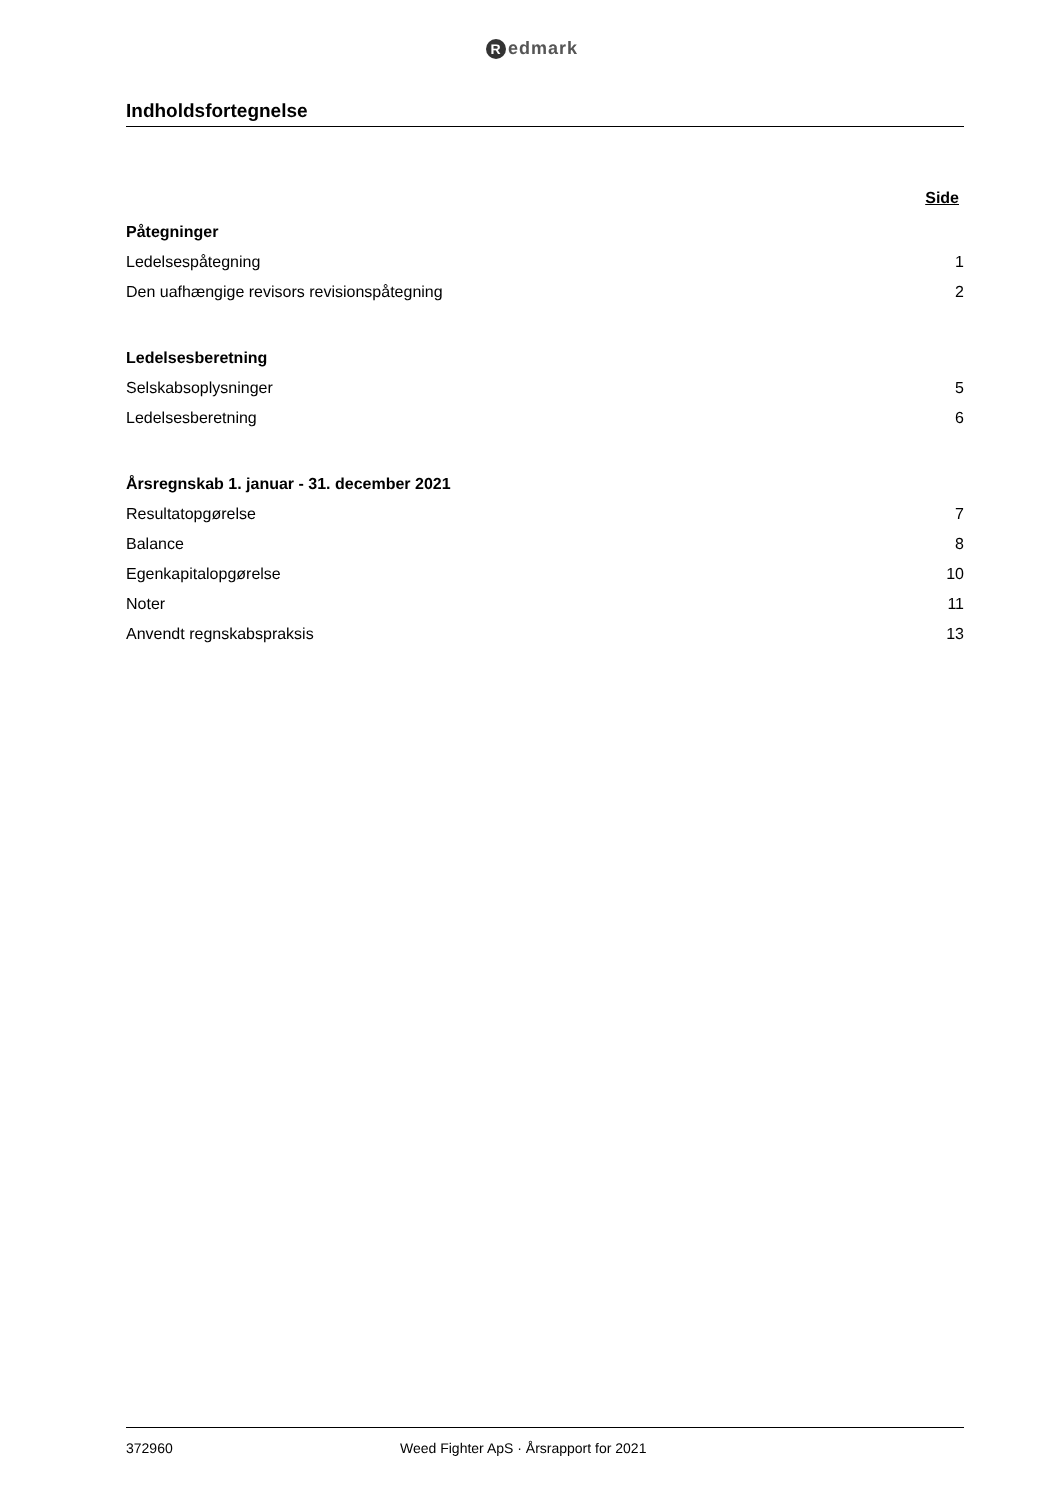Redmark
Indholdsfortegnelse
Side
Påtegninger
Ledelsespåtegning 1
Den uafhængige revisors revisionspåtegning 2
Ledelsesberetning
Selskabsoplysninger 5
Ledelsesberetning 6
Årsregnskab 1. januar - 31. december 2021
Resultatopgørelse 7
Balance 8
Egenkapitalopgørelse 10
Noter 11
Anvendt regnskabspraksis 13
372960 Weed Fighter ApS · Årsrapport for 2021